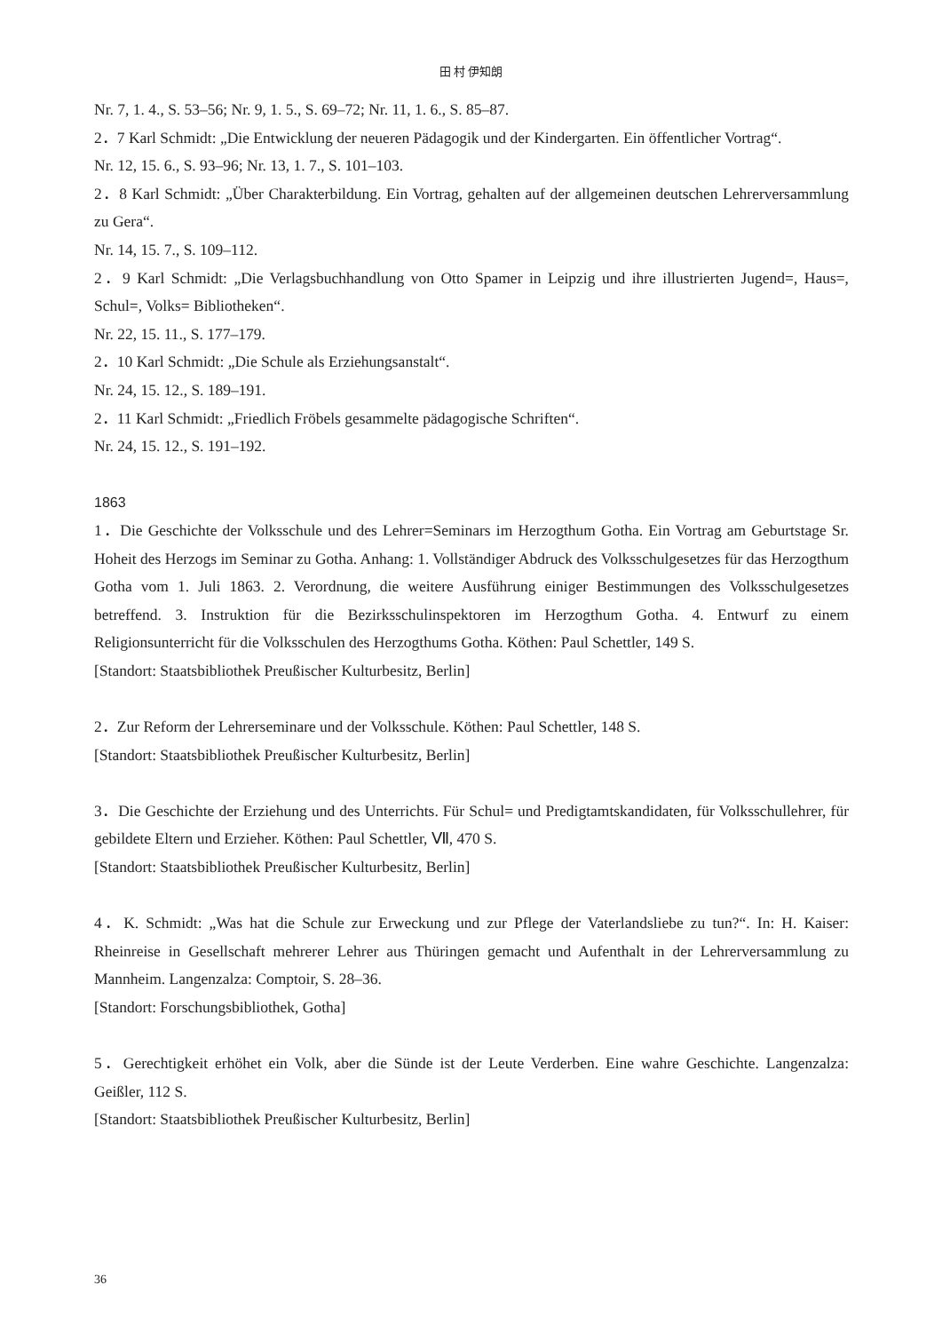田 村 伊知朗
Nr. 7, 1. 4., S. 53–56; Nr. 9, 1. 5., S. 69–72; Nr. 11, 1. 6., S. 85–87.
2．7 Karl Schmidt: „Die Entwicklung der neueren Pädagogik und der Kindergarten. Ein öffentlicher Vortrag“.
Nr. 12, 15. 6., S. 93–96; Nr. 13, 1. 7., S. 101–103.
2．8 Karl Schmidt: „Über Charakterbildung. Ein Vortrag, gehalten auf der allgemeinen deutschen Lehrerversammlung zu Gera“.
Nr. 14, 15. 7., S. 109–112.
2．9 Karl Schmidt: „Die Verlagsbuchhandlung von Otto Spamer in Leipzig und ihre illustrierten Jugend=, Haus=, Schul=, Volks= Bibliotheken“.
Nr. 22, 15. 11., S. 177–179.
2．10 Karl Schmidt: „Die Schule als Erziehungsanstalt“.
Nr. 24, 15. 12., S. 189–191.
2．11 Karl Schmidt: „Friedlich Fröbels gesammelte pädagogische Schriften“.
Nr. 24, 15. 12., S. 191–192.
1863
1．Die Geschichte der Volksschule und des Lehrer=Seminars im Herzogthum Gotha. Ein Vortrag am Geburtstage Sr. Hoheit des Herzogs im Seminar zu Gotha. Anhang: 1. Vollständiger Abdruck des Volksschulgesetzes für das Herzogthum Gotha vom 1. Juli 1863. 2. Verordnung, die weitere Ausführung einiger Bestimmungen des Volksschulgesetzes betreffend. 3. Instruktion für die Bezirksschulinspektoren im Herzogthum Gotha. 4. Entwurf zu einem Religionsunterricht für die Volksschulen des Herzogthums Gotha. Köthen: Paul Schettler, 149 S.
[Standort: Staatsbibliothek Preußischer Kulturbesitz, Berlin]
2．Zur Reform der Lehrerseminare und der Volksschule. Köthen: Paul Schettler, 148 S.
[Standort: Staatsbibliothek Preußischer Kulturbesitz, Berlin]
3．Die Geschichte der Erziehung und des Unterrichts. Für Schul= und Predigtamtskandidaten, für Volksschullehrer, für gebildete Eltern und Erzieher. Köthen: Paul Schettler, Ⅶ, 470 S.
[Standort: Staatsbibliothek Preußischer Kulturbesitz, Berlin]
4．K. Schmidt: „Was hat die Schule zur Erweckung und zur Pflege der Vaterlandsliebe zu tun?“. In: H. Kaiser: Rheinreise in Gesellschaft mehrerer Lehrer aus Thüringen gemacht und Aufenthalt in der Lehrerversammlung zu Mannheim. Langenzalza: Comptoir, S. 28–36.
[Standort: Forschungsbibliothek, Gotha]
5．Gerechtigkeit erhöhet ein Volk, aber die Sünde ist der Leute Verderben. Eine wahre Geschichte. Langenzalza: Geißler, 112 S.
[Standort: Staatsbibliothek Preußischer Kulturbesitz, Berlin]
36